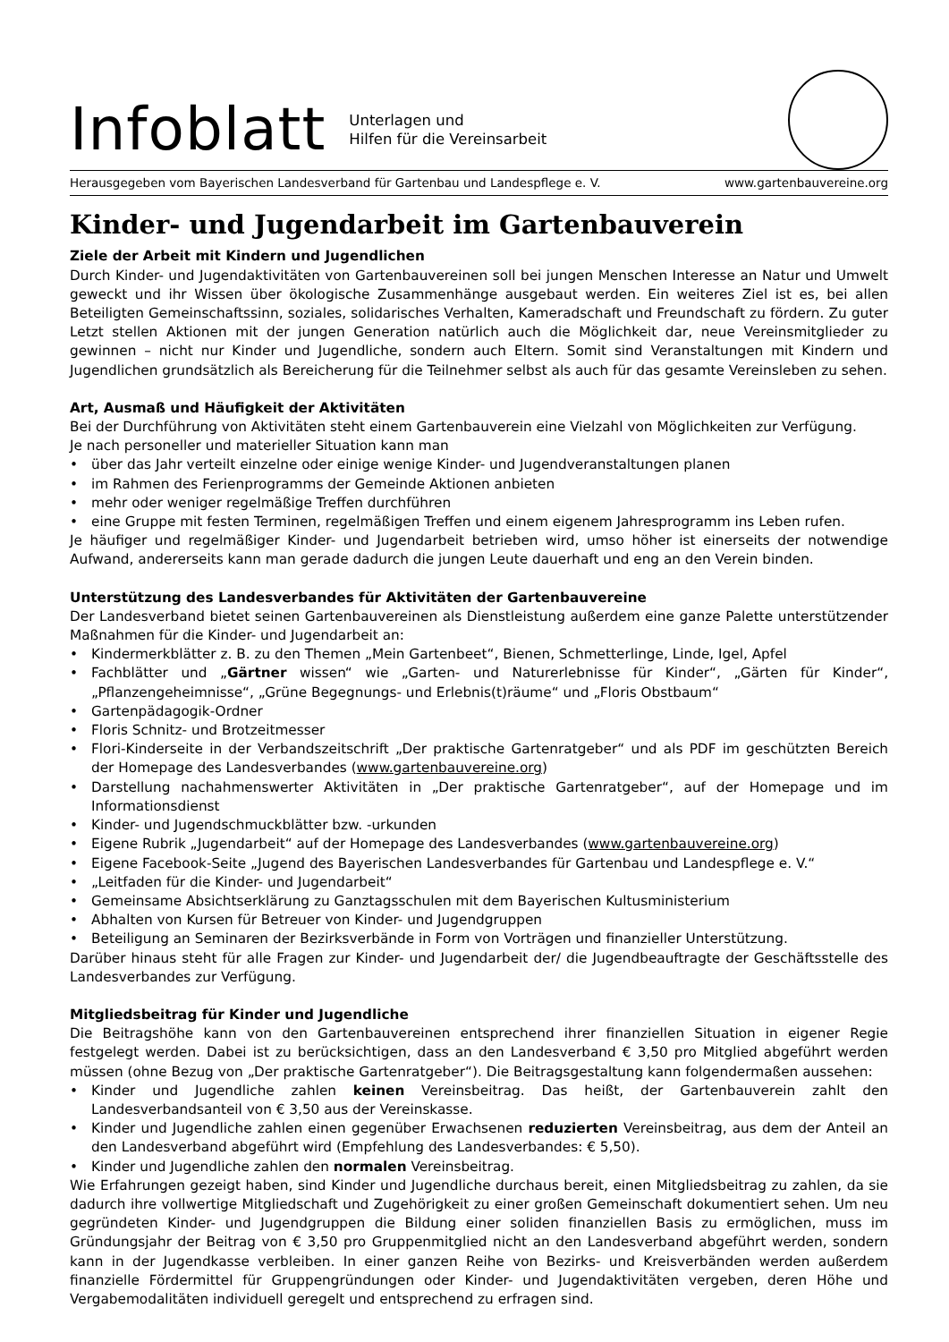Infoblatt
Unterlagen und
Hilfen für die Vereinsarbeit
Herausgegeben vom Bayerischen Landesverband für Gartenbau und Landespflege e. V. www.gartenbauvereine.org
Kinder- und Jugendarbeit im Gartenbauverein
Ziele der Arbeit mit Kindern und Jugendlichen
Durch Kinder- und Jugendaktivitäten von Gartenbauvereinen soll bei jungen Menschen Interesse an Natur und Umwelt geweckt und ihr Wissen über ökologische Zusammenhänge ausgebaut werden. Ein weiteres Ziel ist es, bei allen Beteiligten Gemeinschaftssinn, soziales, solidarisches Verhalten, Kameradschaft und Freundschaft zu fördern. Zu guter Letzt stellen Aktionen mit der jungen Generation natürlich auch die Möglichkeit dar, neue Vereinsmitglieder zu gewinnen – nicht nur Kinder und Jugendliche, sondern auch Eltern. Somit sind Veranstaltungen mit Kindern und Jugendlichen grundsätzlich als Bereicherung für die Teilnehmer selbst als auch für das gesamte Vereinsleben zu sehen.
Art, Ausmaß und Häufigkeit der Aktivitäten
Bei der Durchführung von Aktivitäten steht einem Gartenbauverein eine Vielzahl von Möglichkeiten zur Verfügung.
Je nach personeller und materieller Situation kann man
• über das Jahr verteilt einzelne oder einige wenige Kinder- und Jugendveranstaltungen planen
• im Rahmen des Ferienprogramms der Gemeinde Aktionen anbieten
• mehr oder weniger regelmäßige Treffen durchführen
• eine Gruppe mit festen Terminen, regelmäßigen Treffen und einem eigenem Jahresprogramm ins Leben rufen.
Je häufiger und regelmäßiger Kinder- und Jugendarbeit betrieben wird, umso höher ist einerseits der notwendige Aufwand, andererseits kann man gerade dadurch die jungen Leute dauerhaft und eng an den Verein binden.
Unterstützung des Landesverbandes für Aktivitäten der Gartenbauvereine
Der Landesverband bietet seinen Gartenbauvereinen als Dienstleistung außerdem eine ganze Palette unterstützender Maßnahmen für die Kinder- und Jugendarbeit an:
• Kindermerkblätter z. B. zu den Themen „Mein Gartenbeet“, Bienen, Schmetterlinge, Linde, Igel, Apfel
• Fachblätter und „Gärtner wissen“ wie „Garten- und Naturerlebnisse für Kinder“, „Gärten für Kinder“, „Pflanzengeheimnisse“, „Grüne Begegnungs- und Erlebnis(t)räume“ und „Floris Obstbaum“
• Gartenpädagogik-Ordner
• Floris Schnitz- und Brotzeitmesser
• Flori-Kinderseite in der Verbandszeitschrift „Der praktische Gartenratgeber“ und als PDF im geschützten Bereich der Homepage des Landesverbandes (www.gartenbauvereine.org)
• Darstellung nachahmenswerter Aktivitäten in „Der praktische Gartenratgeber“, auf der Homepage und im Informationsdienst
• Kinder- und Jugendschmuckblätter bzw. -urkunden
• Eigene Rubrik „Jugendarbeit“ auf der Homepage des Landesverbandes (www.gartenbauvereine.org)
• Eigene Facebook-Seite „Jugend des Bayerischen Landesverbandes für Gartenbau und Landespflege e. V.“
• „Leitfaden für die Kinder- und Jugendarbeit“
• Gemeinsame Absichtserklärung zu Ganztagsschulen mit dem Bayerischen Kultusministerium
• Abhalten von Kursen für Betreuer von Kinder- und Jugendgruppen
• Beteiligung an Seminaren der Bezirksverbände in Form von Vorträgen und finanzieller Unterstützung.
Darüber hinaus steht für alle Fragen zur Kinder- und Jugendarbeit der/ die Jugendbeauftragte der Geschäftsstelle des Landesverbandes zur Verfügung.
Mitgliedsbeitrag für Kinder und Jugendliche
Die Beitragshöhe kann von den Gartenbauvereinen entsprechend ihrer finanziellen Situation in eigener Regie festgelegt werden. Dabei ist zu berücksichtigen, dass an den Landesverband € 3,50 pro Mitglied abgeführt werden müssen (ohne Bezug von „Der praktische Gartenratgeber“). Die Beitragsgestaltung kann folgendermaßen aussehen:
• Kinder und Jugendliche zahlen keinen Vereinsbeitrag. Das heißt, der Gartenbauverein zahlt den Landesverbandsanteil von € 3,50 aus der Vereinskasse.
• Kinder und Jugendliche zahlen einen gegenüber Erwachsenen reduzierten Vereinsbeitrag, aus dem der Anteil an den Landesverband abgeführt wird (Empfehlung des Landesverbandes: € 5,50).
• Kinder und Jugendliche zahlen den normalen Vereinsbeitrag.
Wie Erfahrungen gezeigt haben, sind Kinder und Jugendliche durchaus bereit, einen Mitgliedsbeitrag zu zahlen, da sie dadurch ihre vollwertige Mitgliedschaft und Zugehörigkeit zu einer großen Gemeinschaft dokumentiert sehen. Um neu gegründeten Kinder- und Jugendgruppen die Bildung einer soliden finanziellen Basis zu ermöglichen, muss im Gründungsjahr der Beitrag von € 3,50 pro Gruppenmitglied nicht an den Landesverband abgeführt werden, sondern kann in der Jugendkasse verbleiben. In einer ganzen Reihe von Bezirks- und Kreisverbänden werden außerdem finanzielle Fördermittel für Gruppengründungen oder Kinder- und Jugendaktivitäten vergeben, deren Höhe und Vergabemodalitäten individuell geregelt und entsprechend zu erfragen sind.